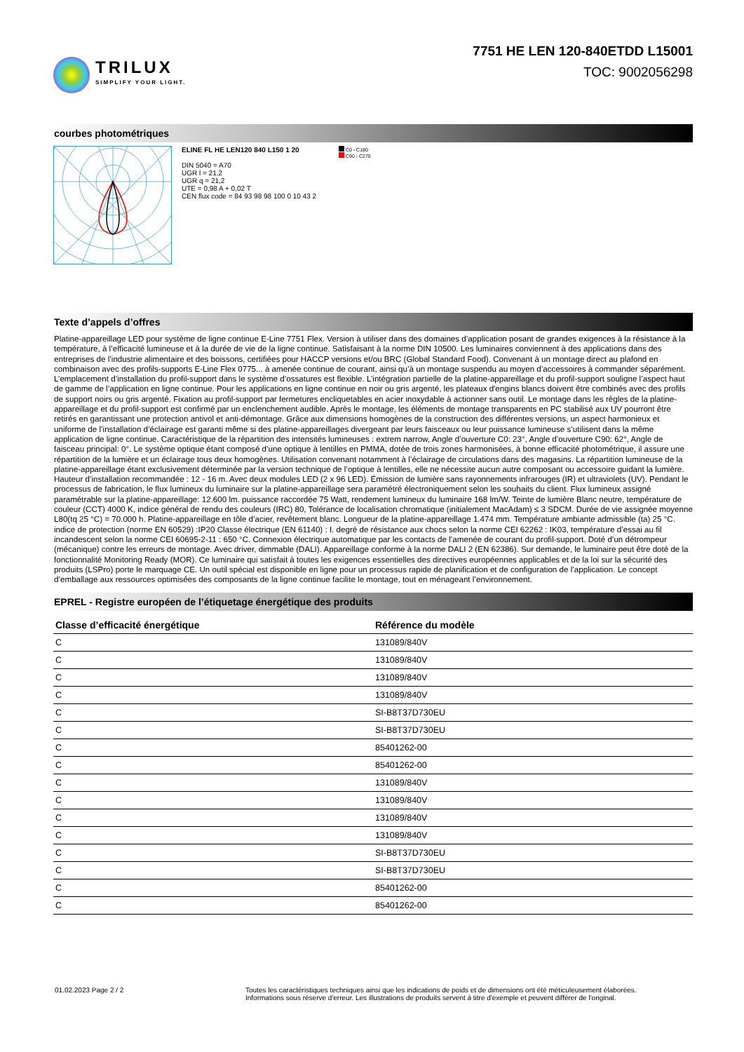TRILUX
SIMPLIFY YOUR LIGHT.
7751 HE LEN 120-840ETDD L15001
TOC: 9002056298
courbes photométriques
ELINE FL HE LEN120 840 L150 1 20
DIN 5040 = A70
UGR l = 21,2
UGR q = 21,2
UTE = 0,98 A + 0,02 T
CEN flux code = 84 93 98 98 100 0 10 43 2
C0 - C180
C90 - C270
Texte d’appels d’offres
Platine-appareillage LED pour système de ligne continue E-Line 7751 Flex. Version à utiliser dans des domaines d’application posant de grandes exigences à la résistance à la température, à l’efficacité lumineuse et à la durée de vie de la ligne continue. Satisfaisant à la norme DIN 10500. Les luminaires conviennent à des applications dans des entreprises de l’industrie alimentaire et des boissons, certifiées pour HACCP versions et/ou BRC (Global Standard Food). Convenant à un montage direct au plafond en combinaison avec des profils-supports E-Line Flex 0775... à amenée continue de courant, ainsi qu’à un montage suspendu au moyen d’accessoires à commander séparément. L’emplacement d’installation du profil-support dans le système d’ossatures est flexible. L’intégration partielle de la platine-appareillage et du profil-support souligne l’aspect haut de gamme de l’application en ligne continue. Pour les applications en ligne continue en noir ou gris argenté, les plateaux d'engins blancs doivent être combinés avec des profils de support noirs ou gris argenté. Fixation au profil-support par fermetures encliquetables en acier inoxydable à actionner sans outil. Le montage dans les règles de la platine-appareillage et du profil-support est confirmé par un enclenchement audible. Après le montage, les éléments de montage transparents en PC stabilisé aux UV pourront être retirés en garantissant une protection antivol et anti-démontage. Grâce aux dimensions homogènes de la construction des différentes versions, un aspect harmonieux et uniforme de l’installation d’éclairage est garanti même si des platine-appareillages divergeant par leurs faisceaux ou leur puissance lumineuse s’utilisent dans la même application de ligne continue. Caractéristique de la répartition des intensités lumineuses : extrem narrow, Angle d’ouverture C0: 23°, Angle d’ouverture C90: 62°, Angle de faisceau principal: 0°. Le système optique étant composé d’une optique à lentilles en PMMA, dotée de trois zones harmonisées, à bonne efficacité photométrique, il assure une répartition de la lumière et un éclairage tous deux homogènes. Utilisation convenant notamment à l’éclairage de circulations dans des magasins. La répartition lumineuse de la platine-appareillage étant exclusivement déterminée par la version technique de l’optique à lentilles, elle ne nécessite aucun autre composant ou accessoire guidant la lumière. Hauteur d’installation recommandée : 12 - 16 m. Avec deux modules LED (2 x 96 LED). Émission de lumière sans rayonnements infrarouges (IR) et ultraviolets (UV). Pendant le processus de fabrication, le flux lumineux du luminaire sur la platine-appareillage sera paramétré électroniquement selon les souhaits du client. Flux lumineux assigné paramétrable sur la platine-appareillage: 12.600 lm. puissance raccordée 75 Watt, rendement lumineux du luminaire 168 lm/W. Teinte de lumière Blanc neutre, température de couleur (CCT) 4000 K, indice général de rendu des couleurs (IRC) 80, Tolérance de localisation chromatique (initialement MacAdam) ≤ 3 SDCM. Durée de vie assignée moyenne L80(tq 25 °C) = 70.000 h. Platine-appareillage en tôle d’acier, revêtement blanc. Longueur de la platine-appareillage 1.474 mm. Température ambiante admissible (ta) 25 °C. indice de protection (norme EN 60529) :IP20 Classe électrique (EN 61140) : I. degré de résistance aux chocs selon la norme CEI 62262 : IK03, température d’essai au fil incandescent selon la norme CEI 60695-2-11 : 650 °C. Connexion électrique automatique par les contacts de l’amenée de courant du profil-support. Doté d’un détrompeur (mécanique) contre les erreurs de montage. Avec driver, dimmable (DALI). Appareillage conforme à la norme DALI 2 (EN 62386). Sur demande, le luminaire peut être doté de la fonctionnalité Monitoring Ready (MOR). Ce luminaire qui satisfait à toutes les exigences essentielles des directives européennes applicables et de la loi sur la sécurité des produits (LSPro) porte le marquage CE. Un outil spécial est disponible en ligne pour un processus rapide de planification et de configuration de l’application. Le concept d’emballage aux ressources optimisées des composants de la ligne continue facilite le montage, tout en ménageant l’environnement.
EPREL - Registre européen de l’étiquetage énergétique des produits
| Classe d’efficacité énergétique | Référence du modèle |
| --- | --- |
| C | 131089/840V |
| C | 131089/840V |
| C | 131089/840V |
| C | 131089/840V |
| C | SI-B8T37D730EU |
| C | SI-B8T37D730EU |
| C | 85401262-00 |
| C | 85401262-00 |
| C | 131089/840V |
| C | 131089/840V |
| C | 131089/840V |
| C | 131089/840V |
| C | SI-B8T37D730EU |
| C | SI-B8T37D730EU |
| C | 85401262-00 |
| C | 85401262-00 |
01.02.2023 Page 2 / 2 Toutes les caractéristiques techniques ainsi que les indications de poids et de dimensions ont été méticuleusement élaborées.
Informations sous réserve d'erreur. Les illustrations de produits servent à titre d'exemple et peuvent différer de l'original.